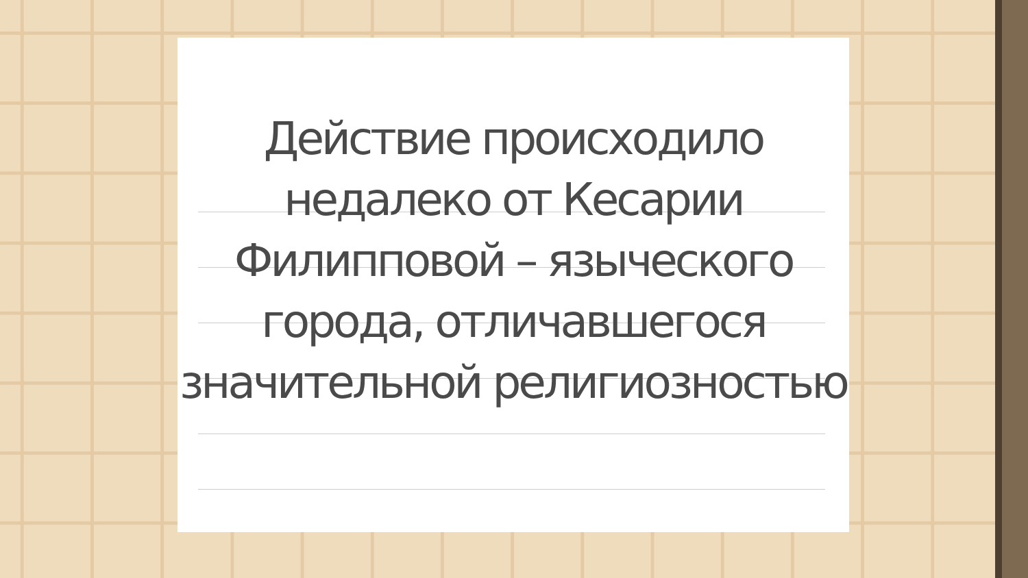Действие происходило недалеко от Кесарии Филипповой – языческого города, отличавшегося значительной религиозностью